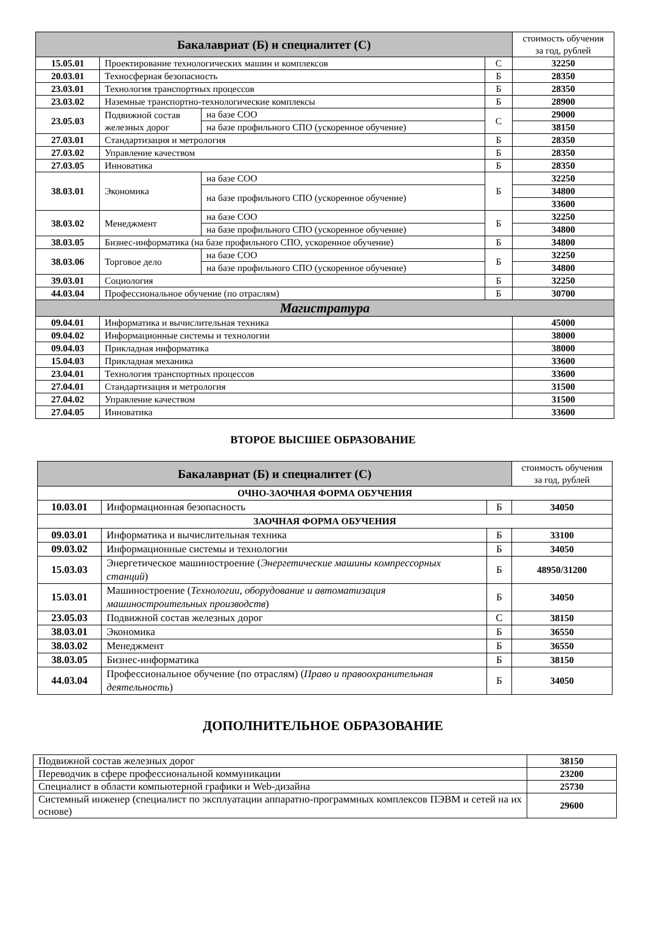| Бакалавриат (Б) и специалитет (С) | | | | стоимость обучения за год, рублей |
| --- | --- | --- | --- | --- |
| 15.05.01 | Проектирование технологических машин и комплексов | | С | 32250 |
| 20.03.01 | Техносферная безопасность | | Б | 28350 |
| 23.03.01 | Технология транспортных процессов | | Б | 28350 |
| 23.03.02 | Наземные транспортно-технологические комплексы | | Б | 28900 |
| 23.05.03 | Подвижной состав железных дорог | на базе СОО | С | 29000 |
| | | на базе профильного СПО (ускоренное обучение) | | 38150 |
| 27.03.01 | Стандартизация и метрология | | Б | 28350 |
| 27.03.02 | Управление качеством | | Б | 28350 |
| 27.03.05 | Инноватика | | Б | 28350 |
| 38.03.01 | Экономика | на базе СОО | Б | 32250 |
| | | на базе профильного СПО (ускоренное обучение) | | 34800 |
| | | | | 33600 |
| 38.03.02 | Менеджмент | на базе СОО | Б | 32250 |
| | | на базе профильного СПО (ускоренное обучение) | | 34800 |
| 38.03.05 | Бизнес-информатика (на базе профильного СПО, ускоренное обучение) | | Б | 34800 |
| 38.03.06 | Торговое дело | на базе СОО | Б | 32250 |
| | | на базе профильного СПО (ускоренное обучение) | | 34800 |
| 39.03.01 | Социология | | Б | 32250 |
| 44.03.04 | Профессиональное обучение (по отраслям) | | Б | 30700 |
| Магистратура | | | | |
| 09.04.01 | Информатика и вычислительная техника | | | 45000 |
| 09.04.02 | Информационные системы и технологии | | | 38000 |
| 09.04.03 | Прикладная информатика | | | 38000 |
| 15.04.03 | Прикладная механика | | | 33600 |
| 23.04.01 | Технология транспортных процессов | | | 33600 |
| 27.04.01 | Стандартизация и метрология | | | 31500 |
| 27.04.02 | Управление качеством | | | 31500 |
| 27.04.05 | Инноватика | | | 33600 |
ВТОРОЕ ВЫСШЕЕ ОБРАЗОВАНИЕ
| Бакалавриат (Б) и специалитет (С) | | | стоимость обучения за год, рублей |
| ОЧНО-ЗАОЧНАЯ ФОРМА ОБУЧЕНИЯ | | | |
| 10.03.01 | Информационная безопасность | Б | 34050 |
| ЗАОЧНАЯ ФОРМА ОБУЧЕНИЯ | | | |
| 09.03.01 | Информатика и вычислительная техника | Б | 33100 |
| 09.03.02 | Информационные системы и технологии | Б | 34050 |
| 15.03.03 | Энергетическое машиностроение ( Энергетические машины компрессорных станций ) | Б | 48950/31200 |
| 15.03.01 | Машиностроение ( Технологии, оборудование и автоматизация машиностроительных производств ) | Б | 34050 |
| 23.05.03 | Подвижной состав железных дорог | С | 38150 |
| 38.03.01 | Экономика | Б | 36550 |
| 38.03.02 | Менеджмент | Б | 36550 |
| 38.03.05 | Бизнес-информатика | Б | 38150 |
| 44.03.04 | Профессиональное обучение (по отраслям) ( Право и правоохранительная деятельность ) | Б | 34050 |
ДОПОЛНИТЕЛЬНОЕ ОБРАЗОВАНИЕ
| Подвижной состав железных дорог | 38150 |
| Переводчик в сфере профессиональной коммуникации | 23200 |
| Специалист в области компьютерной графики и Web-дизайна | 25730 |
| Системный инженер (специалист по эксплуатации аппаратно-программных комплексов ПЭВМ и сетей на их основе) | 29600 |